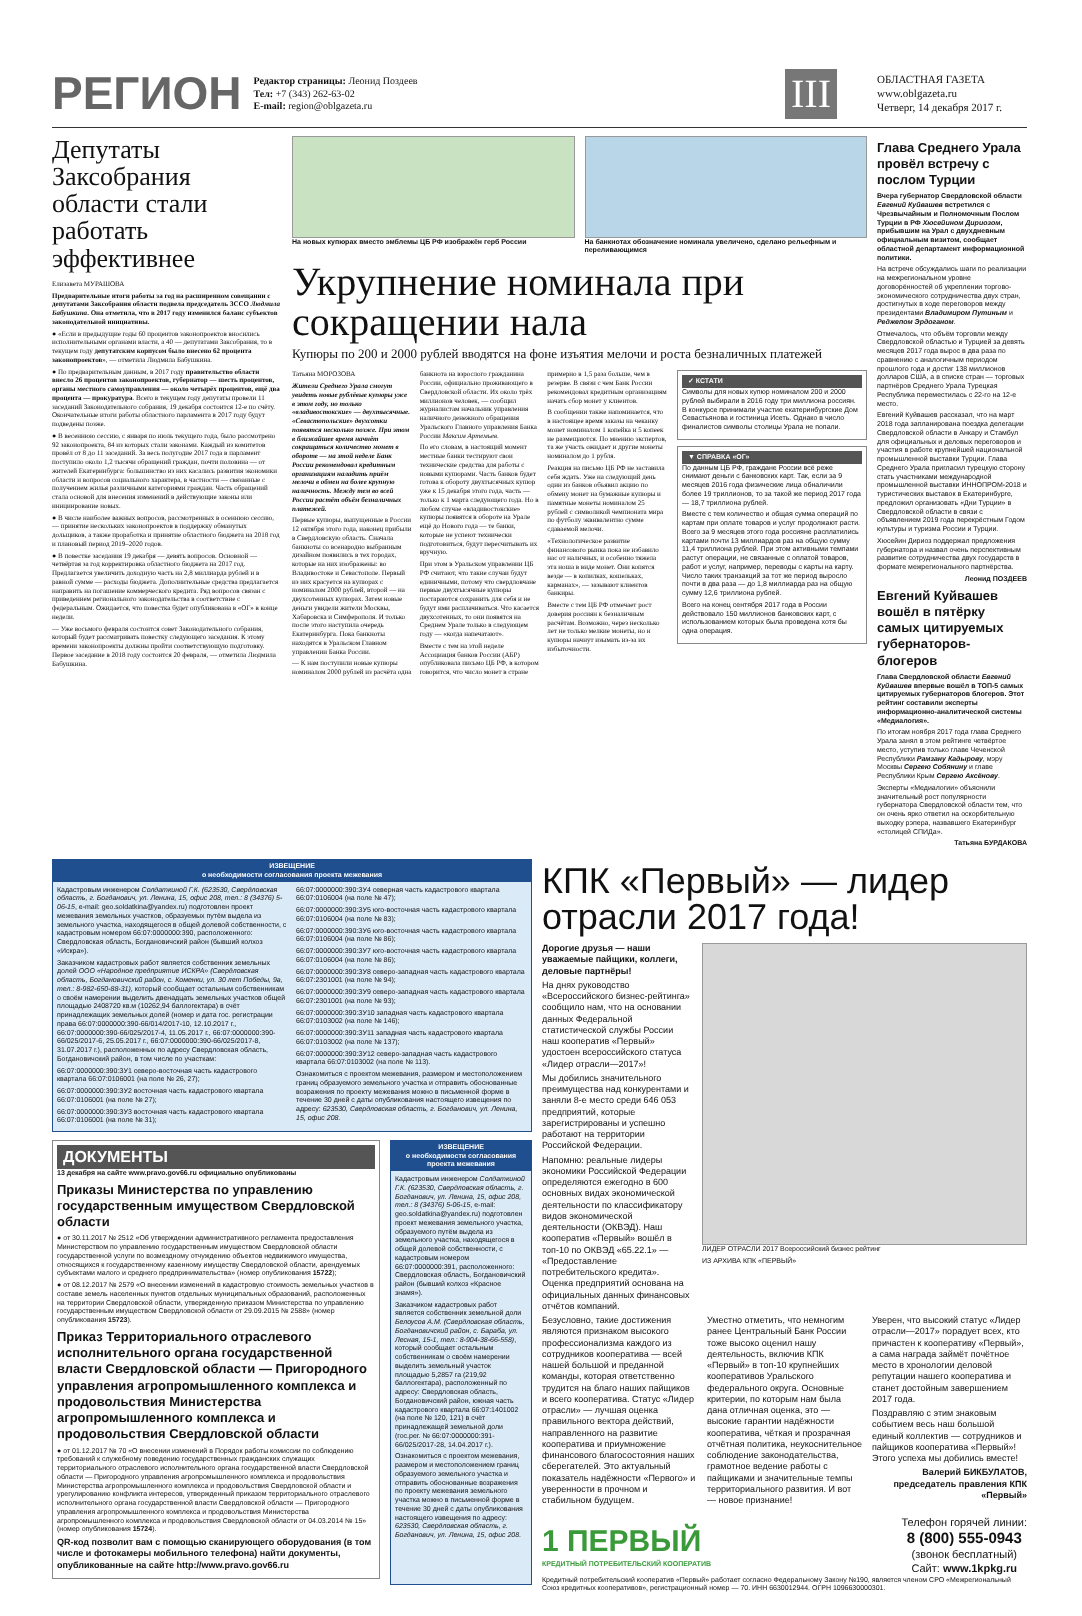РЕГИОН
Редактор страницы: Леонид Поздеев
Тел: +7 (343) 262-63-02
E-mail: region@oblgazeta.ru
III
ОБЛАСТНАЯ ГАЗЕТА
www.oblgazeta.ru
Четверг, 14 декабря 2017 г.
Депутаты Заксобрания области стали работать эффективнее
Елизавета МУРАШОВА
Предварительные итоги работы за год на расширенном совещании с депутатами Заксобрания области подвела председатель ЗССО Людмила Бабушкина. Она отметила, что в 2017 году изменился баланс субъектов законодательной инициативы.
● «Если в предыдущие годы 60 процентов законопроектов вносились исполнительными органами власти, а 40 — депутатами Заксобрания, то в текущем году депутатским корпусом было внесено 62 процента законопроектов», — отметила Людмила Бабушкина.
● По предварительным данным, в 2017 году правительство области внесло 26 процентов законопроектов, губернатор — шесть процентов, органы местного самоуправления — около четырёх процентов, ещё два процента — прокуратура. Всего в текущем году депутаты провели 11 заседаний Законодательного собрания, 19 декабря состоится 12-е по счёту. Окончательные итоги работы областного парламента в 2017 году будут подведены позже.
● В весеннюю сессию, с января по июль текущего года, было рассмотрено 92 законопроекта, 84 из которых стали законами. Каждый из комитетов провёл от 8 до 11 заседаний. За весь полугодие 2017 года в парламент поступило около 1,2 тысячи обращений граждан, почти половина — от жителей Екатеринбурга: большинство из них касались развития экономики области и вопросов социального характера, в частности — связанные с получением жилья различными категориями граждан. Часть обращений стала основой для внесения изменений в действующие законы или инициирование новых.
● В числе наиболее важных вопросов, рассмотренных в осеннюю сессию, — принятие нескольких законопроектов в поддержку обманутых дольщиков, а также проработка и принятие областного бюджета на 2018 год и плановый период 2019–2020 годов.
● В повестке заседания 19 декабря — девять вопросов. Основной — четвёртая за год корректировка областного бюджета на 2017 год. Предлагается увеличить доходную часть на 2,8 миллиарда рублей и в равной сумме — расходы бюджета. Дополнительные средства предлагается направить на погашение коммерческого кредита. Ряд вопросов связан с приведением регионального законодательства в соответствие с федеральным. Ожидается, что повестка будет опубликована в «ОГ» в конце недели.
— Уже восьмого февраля состоится совет Законодательного собрания, который будет рассматривать повестку следующего заседания. К этому времени законопроекты должны пройти соответствующую подготовку. Первое заседание в 2018 году состоится 20 февраля, — отметила Людмила Бабушкина.
На новых купюрах вместо эмблемы ЦБ РФ изображён герб России
На банкнотах обозначение номинала увеличено, сделано рельефным и переливающимся
Укрупнение номинала при сокращении нала
Купюры по 200 и 2000 рублей вводятся на фоне изъятия мелочи и роста безналичных платежей
Татьяна МОРОЗОВА
Жители Среднего Урала смогут увидеть новые рублёвые купюры уже в этом году, но только «владивостокские» — двухтысячные. «Севастопольские» двухсотки появятся несколько позже. При этом в ближайшее время начнёт сокращаться количество монет в обороте — на этой неделе Банк России рекомендовал кредитным организациям наладить приём мелочи в обмен на более крупную наличность. Между тем во всей России растёт объём безналичных платежей.
Первые купюры, выпущенные в России 12 октября этого года, наконец прибыли в Свердловскую область. Сначала банкноты со всенародно выбранным дизайном появились в тех городах, которые на них изображены: во Владивостоке и Севастополе. Первый из них красуется на купюрах с номиналом 2000 рублей, второй — на двухсотенных купюрах. Затем новые деньги увидели жители Москвы, Хабаровска и Симферополя. И только после этого наступила очередь Екатеринбурга. Пока банкноты находятся в Уральском Главном управлении Банка России.
— К нам поступили новые купюры номиналом 2000 рублей из расчёта одна банкнота на взрослого гражданина России, официально проживающего в Свердловской области. Их около трёх миллионов человек, — сообщил журналистам начальник управления наличного денежного обращения Уральского Главного управления Банка России Максим Артемьев.
По его словам, в настоящий момент местные банки тестируют свои технические средства для работы с новыми купюрами. Часть банков будет готова к обороту двухтысячных купюр уже к 15 декабря этого года, часть — только к 1 марта следующего года. Но в любом случае «владивостокские» купюры появятся в обороте на Урале ещё до Нового года — те банки, которые не успеют технически подготовиться, будут пересчитывать их вручную.
При этом в Уральском управлении ЦБ РФ считают, что такие случаи будут единичными, потому что свердловчане первые двухтысячные купюры постараются сохранить для себя и не будут ими расплачиваться. Что касается двухсотенных, то они появятся на Среднем Урале только в следующем году — «когда напечатают».
Вместе с тем на этой неделе Ассоциация банков России (АБР) опубликовала письмо ЦБ РФ, в котором говорится, что число монет в стране примерно в 1,5 раза больше, чем в резерве. В связи с чем Банк России рекомендовал кредитным организациям начать сбор монет у клиентов.
В сообщении также напоминается, что в настоящее время заказы на чеканку монет номиналом 1 копейка и 5 копеек не размещаются. По мнению экспертов, та же участь ожидает и другие монеты номиналом до 1 рубля.
Реакция на письмо ЦБ РФ не заставила себя ждать. Уже на следующий день один из банков объявил акцию по обмену монет на бумажные купюры и памятные монеты номиналом 25 рублей с символикой чемпионата мира по футболу эквивалентно сумме сдаваемой мелочи.
«Технологическое развитие финансового рынка пока не избавило нас от наличных, и особенно тяжела эта ноша в виде монет. Они копятся везде — в копилках, кошельках, карманах», — зазывают клиентов банкиры.
Вместе с тем ЦБ РФ отмечает рост доверия россиян к безналичным расчётам. Возможно, через несколько лет не только мелкие монеты, но и купюры начнут изымать из-за их избыточности.
✓ КСТАТИ
Символы для новых купюр номиналом 200 и 2000 рублей выбирали в 2016 году три миллиона россиян. В конкурсе принимали участие екатеринбургские Дом Севастьянова и гостиница Исеть. Однако в число финалистов символы столицы Урала не попали.
▼ СПРАВКА «ОГ»
По данным ЦБ РФ, граждане России всё реже снимают деньги с банковских карт. Так, если за 9 месяцев 2016 года физические лица обналичили более 19 триллионов, то за такой же период 2017 года — 18,7 триллиона рублей.
Вместе с тем количество и общая сумма операций по картам при оплате товаров и услуг продолжают расти. Всего за 9 месяцев этого года россияне расплатились картами почти 13 миллиардов раз на общую сумму 11,4 триллиона рублей. При этом активными темпами растут операции, не связанные с оплатой товаров, работ и услуг, например, переводы с карты на карту. Число таких транзакций за тот же период выросло почти в два раза — до 1,8 миллиарда раз на общую сумму 12,6 триллиона рублей.
Всего на конец сентября 2017 года в России действовало 150 миллионов банковских карт, с использованием которых была проведена хотя бы одна операция.
Глава Среднего Урала провёл встречу с послом Турции
Вчера губернатор Свердловской области Евгений Куйвашев встретился с Чрезвычайным и Полномочным Послом Турции в РФ Хюсейином Дириозом, прибывшим на Урал с двухдневным официальным визитом, сообщает областной департамент информационной политики.
На встрече обсуждались шаги по реализации на межрегиональном уровне договорённостей об укреплении торгово-экономического сотрудничества двух стран, достигнутых в ходе переговоров между президентами Владимиром Путиным и Реджепом Эрдоганом.
Отмечалось, что объём торговли между Свердловской областью и Турцией за девять месяцев 2017 года вырос в два раза по сравнению с аналогичным периодом прошлого года и достиг 138 миллионов долларов США, а в списке стран — торговых партнёров Среднего Урала Турецкая Республика переместилась с 22-го на 12-е место.
Евгений Куйвашев рассказал, что на март 2018 года запланирована поездка делегации Свердловской области в Анкару и Стамбул для официальных и деловых переговоров и участия в работе крупнейшей национальной промышленной выставки Турции. Глава Среднего Урала пригласил турецкую сторону стать участниками международной промышленной выставки ИННОПРОМ-2018 и туристических выставок в Екатеринбурге, предложил организовать «Дни Турции» в Свердловской области в связи с объявлением 2019 года перекрёстным Годом культуры и туризма России и Турции.
Хюсейин Дириоз поддержал предложения губернатора и назвал очень перспективным развитие сотрудничества двух государств в формате межрегионального партнёрства.
Леонид ПОЗДЕЕВ
Евгений Куйвашев вошёл в пятёрку самых цитируемых губернаторов-блогеров
Глава Свердловской области Евгений Куйвашев впервые вошёл в ТОП-5 самых цитируемых губернаторов блогеров. Этот рейтинг составили эксперты информационно-аналитической системы «Медиалогия».
По итогам ноября 2017 года глава Среднего Урала занял в этом рейтинге четвёртое место, уступив только главе Чеченской Республики Рамзану Кадырову, мэру Москвы Сергею Собянину и главе Республики Крым Сергею Аксёнову.
Эксперты «Медиалогии» объяснили значительный рост популярности губернатора Свердловской области тем, что он очень ярко ответил на оскорбительную выходку рэпера, назвавшего Екатеринбург «столицей СПИДа».
Татьяна БУРДАКОВА
ИЗВЕЩЕНИЕ
о необходимости согласования проекта межевания
Кадастровым инженером Солдаткиной Г.К. (623530, Свердловская область, г. Богданович, ул. Ленина, 15, офис 208, тел.: 8 (34376) 5-06-15, e-mail: geo.soldatkina@yandex.ru) подготовлен проект межевания земельных участков, образуемых путём выдела из земельного участка, находящегося в общей долевой собственности, с кадастровым номером 66:07:0000000:390, расположенного: Свердловская область, Богдановичский район (бывший колхоз «Искра»).
Заказчиком кадастровых работ является собственник земельных долей ООО «Народное предприятие ИСКРА» (Свердловская область, Богдановичский район, с. Коменки, ул. 30 лет Победы, 9а, тел.: 8-982-650-88-31), который сообщает остальным собственникам о своём намерении выделить двенадцать земельных участков общей площадью 2408720 кв.м (10262,94 баллогектара) в счёт принадлежащих земельных долей (номер и дата гос. регистрации права 66:07:0000000:390-66/014/2017-10, 12.10.2017 г., 66:07:0000000:390-66/025/2017-4, 11.05.2017 г., 66:07:0000000:390-66/025/2017-6, 25.05.2017 г., 66:07:0000000:390-66/025/2017-8, 31.07.2017 г.), расположенных по адресу Свердловская область, Богдановичский район, в том числе по участкам:
66:07:0000000:390:ЗУ1 северо-восточная часть кадастрового квартала 66:07:0106001 (на поле № 26, 27);
66:07:0000000:390:ЗУ2 восточная часть кадастрового квартала 66:07:0106001 (на поле № 27);
66:07:0000000:390:ЗУ3 восточная часть кадастрового квартала 66:07:0106001 (на поле № 31);
66:07:0000000:390:ЗУ4 северная часть кадастрового квартала 66:07:0106004 (на поле № 47);
66:07:0000000:390:ЗУ5 юго-восточная часть кадастрового квартала 66:07:0106004 (на поле № 83);
66:07:0000000:390:ЗУ6 юго-восточная часть кадастрового квартала 66:07:0106004 (на поле № 86);
66:07:0000000:390:ЗУ7 юго-восточная часть кадастрового квартала 66:07:0106004 (на поле № 86);
66:07:0000000:390:ЗУ8 северо-западная часть кадастрового квартала 66:07:2301001 (на поле № 94);
66:07:0000000:390:ЗУ9 северо-западная часть кадастрового квартала 66:07:2301001 (на поле № 93);
66:07:0000000:390:ЗУ10 западная часть кадастрового квартала 66:07:0103002 (на поле № 146);
66:07:0000000:390:ЗУ11 западная часть кадастрового квартала 66:07:0103002 (на поле № 137);
66:07:0000000:390:ЗУ12 северо-западная часть кадастрового квартала 66:07:0103002 (на поле № 113).
Ознакомиться с проектом межевания, размером и местоположением границ образуемого земельного участка и отправить обоснованные возражения по проекту межевания можно в письменной форме в течение 30 дней с даты опубликования настоящего извещения по адресу: 623530, Свердловская область, г. Богданович, ул. Ленина, 15, офис 208.
ДОКУМЕНТЫ
13 декабря на сайте www.pravo.gov66.ru официально опубликованы
Приказы Министерства по управлению государственным имуществом Свердловской области
● от 30.11.2017 № 2512 «Об утверждении административного регламента предоставления Министерством по управлению государственным имуществом Свердловской области государственной услуги по возмездному отчуждению объектов недвижимого имущества, относящихся к государственному казенному имуществу Свердловской области, арендуемых субъектами малого и среднего предпринимательства» (номер опубликования 15722);
● от 08.12.2017 № 2579 «О внесении изменений в кадастровую стоимость земельных участков в составе земель населенных пунктов отдельных муниципальных образований, расположенных на территории Свердловской области, утвержденную приказом Министерства по управлению государственным имуществом Свердловской области от 29.09.2015 № 2588» (номер опубликования 15723).
Приказ Территориального отраслевого исполнительного органа государственной власти Свердловской области — Пригородного управления агропромышленного комплекса и продовольствия Министерства агропромышленного комплекса и продовольствия Свердловской области
● от 01.12.2017 № 70 «О внесении изменений в Порядок работы комиссии по соблюдению требований к служебному поведению государственных гражданских служащих территориального отраслевого исполнительного органа государственной власти Свердловской области — Пригородного управления агропромышленного комплекса и продовольствия Министерства агропромышленного комплекса и продовольствия Свердловской области и урегулированию конфликта интересов, утвержденный приказом территориального отраслевого исполнительного органа государственной власти Свердловской области — Пригородного управления агропромышленного комплекса и продовольствия Министерства агропромышленного комплекса и продовольствия Свердловской области от 04.03.2014 № 15» (номер опубликования 15724).
QR-код позволит вам с помощью сканирующего оборудования (в том числе и фотокамеры мобильного телефона) найти документы, опубликованные на сайте http://www.pravo.gov66.ru
ИЗВЕЩЕНИЕ
о необходимости согласования проекта межевания
Кадастровым инженером Солдаткиной Г.К. (623530, Свердловская область, г. Богданович, ул. Ленина, 15, офис 208, тел.: 8 (34376) 5-06-15, e-mail: geo.soldatkina@yandex.ru) подготовлен проект межевания земельного участка, образуемого путём выдела из земельного участка, находящегося в общей долевой собственности, с кадастровым номером 66:07:0000000:391, расположенного: Свердловская область, Богдановичский район (бывший колхоз «Красное знамя»).
Заказчиком кадастровых работ является собственник земельной доли Белоусов А.М. (Свердловская область, Богдановичский район, с. Бараба, ул. Лесная, 15-1, тел.: 8-904-38-66-558), который сообщает остальным собственникам о своём намерении выделить земельный участок площадью 5,2857 га (219,92 баллогектара), расположенный по адресу: Свердловская область, Богдановичский район, южная часть кадастрового квартала 66:07:1401002 (на поле № 120, 121) в счёт принадлежащей земельной доли (гос.рег. № 66:07:0000000:391-66/025/2017-28, 14.04.2017 г.).
Ознакомиться с проектом межевания, размером и местоположением границ образуемого земельного участка и отправить обоснованные возражения по проекту межевания земельного участка можно в письменной форме в течение 30 дней с даты опубликования настоящего извещения по адресу: 623530, Свердловская область, г. Богданович, ул. Ленина, 15, офис 208.
КПК «Первый» — лидер отрасли 2017 года!
Дорогие друзья — наши уважаемые пайщики, коллеги, деловые партнёры!
На днях руководство «Всероссийского бизнес-рейтинга» сообщило нам, что на основании данных Федеральной статистической службы России наш кооператив «Первый» удостоен всероссийского статуса «Лидер отрасли—2017»!
Мы добились значительного преимущества над конкурентами и заняли 8-е место среди 646 053 предприятий, которые зарегистрированы и успешно работают на территории Российской Федерации.
Напомню: реальные лидеры экономики Российской Федерации определяются ежегодно в 600 основных видах экономической деятельности по классификатору видов экономической деятельности (ОКВЭД). Наш кооператив «Первый» вошёл в топ-10 по ОКВЭД «65.22.1» — «Предоставление потребительского кредита». Оценка предприятий основана на официальных данных финансовых отчётов компаний.
ЛИДЕР ОТРАСЛИ 2017 Всероссийский бизнес рейтинг
ИЗ АРХИВА КПК «ПЕРВЫЙ»
Безусловно, такие достижения являются признаком высокого профессионализма каждого из сотрудников кооператива — всей нашей большой и преданной команды, которая ответственно трудится на благо наших пайщиков и всего кооператива. Статус «Лидер отрасли» — лучшая оценка правильного вектора действий, направленного на развитие кооператива и приумножение финансового благосостояния наших сберегателей. Это актуальный показатель надёжности «Первого» и уверенности в прочном и стабильном будущем.
Уместно отметить, что немногим ранее Центральный Банк России тоже высоко оценил нашу деятельность, включив КПК «Первый» в топ-10 крупнейших кооперативов Уральского федерального округа. Основные критерии, по которым нам была дана отличная оценка, это — высокие гарантии надёжности кооператива, чёткая и прозрачная отчётная политика, неукоснительное соблюдение законодательства, грамотное ведение работы с пайщиками и значительные темпы территориального развития. И вот — новое признание!
Уверен, что высокий статус «Лидер отрасли—2017» порадует всех, кто причастен к кооперативу «Первый», а сама награда займёт почётное место в хронологии деловой репутации нашего кооператива и станет достойным завершением 2017 года.
Поздравляю с этим знаковым событием весь наш большой единый коллектив — сотрудников и пайщиков кооператива «Первый»! Этого успеха мы добились вместе!
Валерий БИКБУЛАТОВ, председатель правления КПК «Первый»
1 ПЕРВЫЙ
КРЕДИТНЫЙ ПОТРЕБИТЕЛЬСКИЙ КООПЕРАТИВ
Телефон горячей линии:
8 (800) 555-0943
(звонок бесплатный)
Сайт: www.1kpkg.ru
Кредитный потребительский кооператив «Первый» работает согласно Федеральному Закону №190, является членом СРО «Межрегиональный Союз кредитных кооперативов», регистрационный номер — 70. ИНН 6630012944. ОГРН 1096630000301.